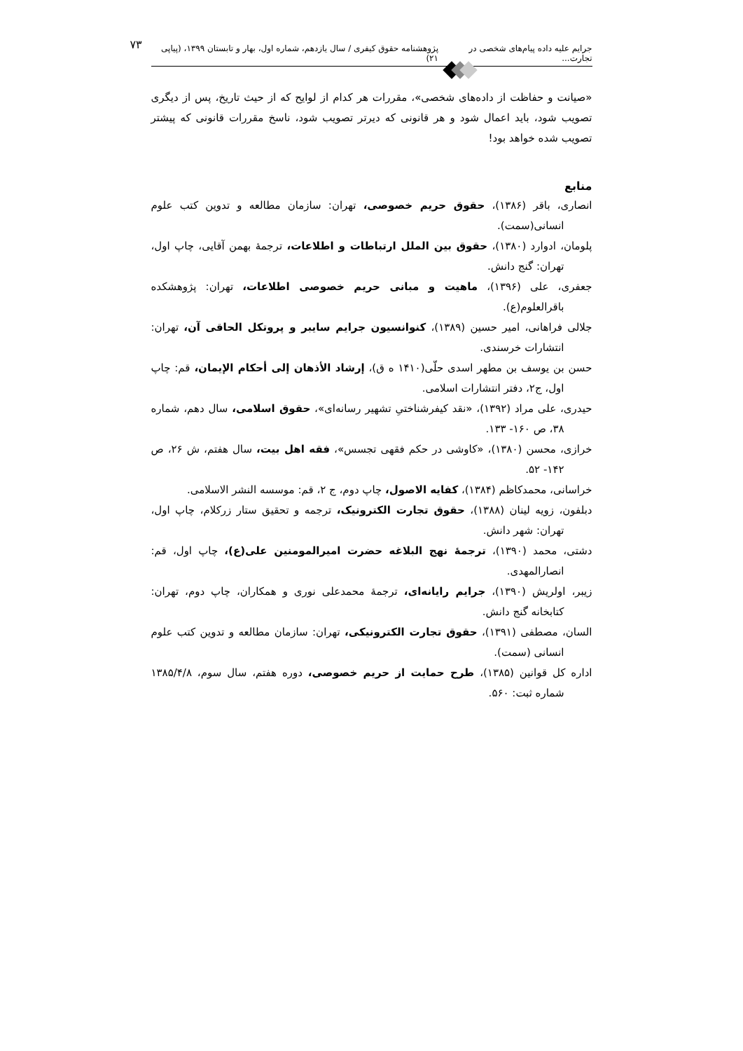جرایم علیه داده پیام‌های شخصی در تجارت... پژوهشنامه حقوق کیفری / سال یازدهم، شماره اول، بهار و تابستان ۱۳۹۹، (پیاپی ۲۱) ۷۳
«صیانت و حفاظت از داده‌های شخصی»، مقررات هر کدام از لوایح که از حیث تاریخ، پس از دیگری تصویب شود، باید اعمال شود و هر قانونی که دیرتر تصویب شود، ناسخ مقررات قانونی که پیشتر تصویب شده خواهد بود!
منابع
انصاری، باقر (۱۳۸۶)، حقوق حریم خصوصی، تهران: سازمان مطالعه و تدوین کتب علوم انسانی(سمت).
پلومان، ادوارد (۱۳۸۰)، حقوق بین الملل ارتباطات و اطلاعات، ترجمۀ بهمن آقایی، چاپ اول، تهران: گنج دانش.
جعفری، علی (۱۳۹۶)، ماهیت و مبانی حریم خصوصی اطلاعات، تهران: پژوهشکده باقرالعلوم(ع).
جلالی فراهانی، امیر حسین (۱۳۸۹)، کنوانسیون جرایم سایبر و پروتکل الحاقی آن، تهران: انتشارات خرسندی.
حسن بن یوسف بن مطهر اسدی حلّی(۱۴۱۰ ه ق)، إرشاد الأذهان إلی أحکام الإیمان، قم: چاپ اول، ج۲، دفتر انتشارات اسلامی.
حیدری، علی مراد (۱۳۹۲)، «نقد کیفرشناختیِ تشهیر رسانه‌ای»، حقوق اسلامی، سال دهم، شماره ۳۸، ص ۱۶۰- ۱۳۳.
خرازی، محسن (۱۳۸۰)، «کاوشی در حکم فقهی تجسس»، فقه اهل بیت، سال هفتم، ش ۲۶، ص ۱۴۲- ۵۲.
خراسانی، محمدکاظم (۱۳۸۴)، کفایه الاصول، چاپ دوم، ج ۲، قم: موسسه النشر الاسلامی.
دبلفون، زویه لینان (۱۳۸۸)، حقوق تجارت الکترونیک، ترجمه و تحقیق ستار زرکلام، چاپ اول، تهران: شهر دانش.
دشتی، محمد (۱۳۹۰)، ترجمۀ نهج البلاغه حضرت امیرالمومنین علی(ع)، چاپ اول، قم: انصارالمهدی.
زیبر، اولریش (۱۳۹۰)، جرایم رایانه‌ای، ترجمۀ محمدعلی نوری و همکاران، چاپ دوم، تهران: کتابخانه گنج دانش.
السان، مصطفی (۱۳۹۱)، حقوق تجارت الکترونیکی، تهران: سازمان مطالعه و تدوین کتب علوم انسانی (سمت).
اداره کل قوانین (۱۳۸۵)، طرح حمایت از حریم خصوصی، دوره هفتم، سال سوم، ۱۳۸۵/۴/۸ شماره ثبت: ۵۶۰.